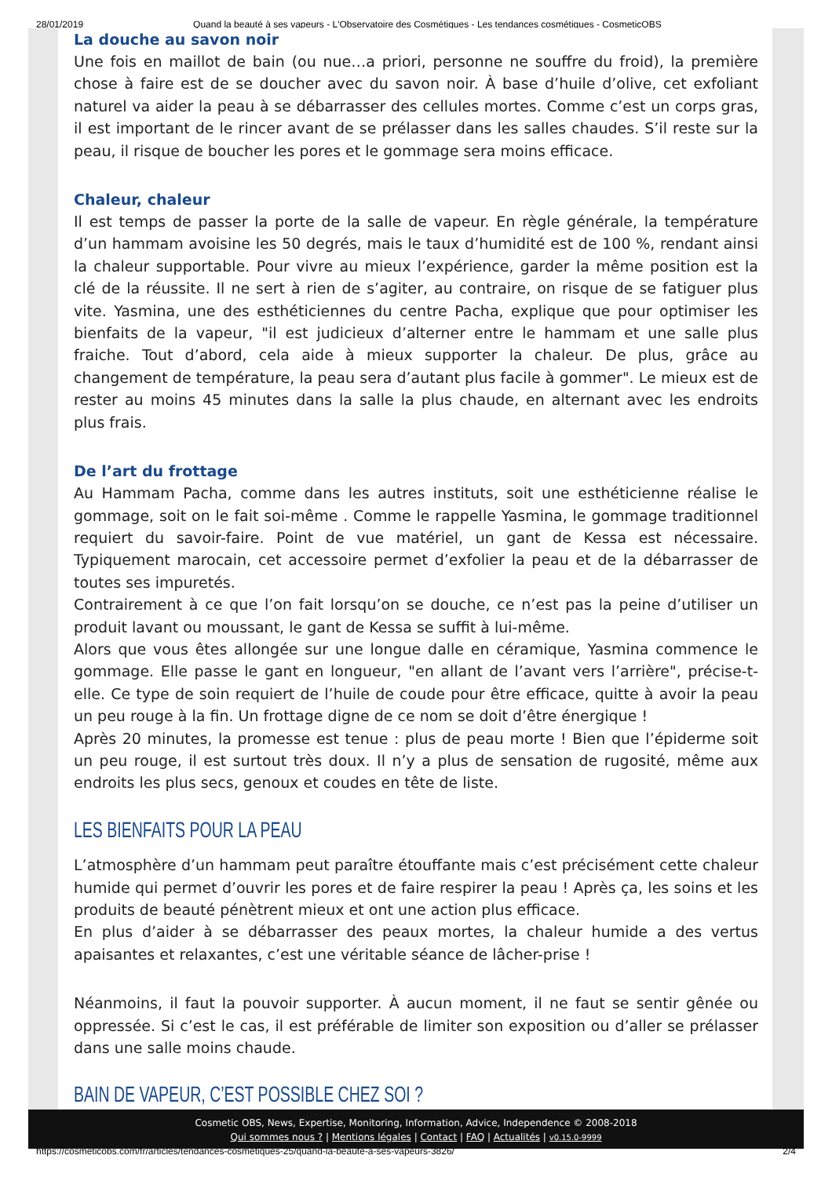28/01/2019 Quand la beauté à ses vapeurs - L'Observatoire des Cosmétiques - Les tendances cosmétiques - CosmeticOBS
La douche au savon noir
Une fois en maillot de bain (ou nue…a priori, personne ne souffre du froid), la première chose à faire est de se doucher avec du savon noir. À base d’huile d’olive, cet exfoliant naturel va aider la peau à se débarrasser des cellules mortes. Comme c’est un corps gras, il est important de le rincer avant de se prélasser dans les salles chaudes. S’il reste sur la peau, il risque de boucher les pores et le gommage sera moins efficace.
Chaleur, chaleur
Il est temps de passer la porte de la salle de vapeur. En règle générale, la température d’un hammam avoisine les 50 degrés, mais le taux d’humidité est de 100 %, rendant ainsi la chaleur supportable. Pour vivre au mieux l’expérience, garder la même position est la clé de la réussite. Il ne sert à rien de s’agiter, au contraire, on risque de se fatiguer plus vite. Yasmina, une des esthéticiennes du centre Pacha, explique que pour optimiser les bienfaits de la vapeur, "il est judicieux d’alterner entre le hammam et une salle plus fraiche. Tout d’abord, cela aide à mieux supporter la chaleur. De plus, grâce au changement de température, la peau sera d’autant plus facile à gommer". Le mieux est de rester au moins 45 minutes dans la salle la plus chaude, en alternant avec les endroits plus frais.
De l’art du frottage
Au Hammam Pacha, comme dans les autres instituts, soit une esthéticienne réalise le gommage, soit on le fait soi-même . Comme le rappelle Yasmina, le gommage traditionnel requiert du savoir-faire. Point de vue matériel, un gant de Kessa est nécessaire. Typiquement marocain, cet accessoire permet d’exfolier la peau et de la débarrasser de toutes ses impuretés.
Contrairement à ce que l’on fait lorsqu’on se douche, ce n’est pas la peine d’utiliser un produit lavant ou moussant, le gant de Kessa se suffit à lui-même.
Alors que vous êtes allongée sur une longue dalle en céramique, Yasmina commence le gommage. Elle passe le gant en longueur, "en allant de l’avant vers l’arrière", précise-t-elle. Ce type de soin requiert de l’huile de coude pour être efficace, quitte à avoir la peau un peu rouge à la fin. Un frottage digne de ce nom se doit d’être énergique !
Après 20 minutes, la promesse est tenue : plus de peau morte ! Bien que l’épiderme soit un peu rouge, il est surtout très doux. Il n’y a plus de sensation de rugosité, même aux endroits les plus secs, genoux et coudes en tête de liste.
LES BIENFAITS POUR LA PEAU
L’atmosphère d’un hammam peut paraître étouffante mais c’est précisément cette chaleur humide qui permet d’ouvrir les pores et de faire respirer la peau ! Après ça, les soins et les produits de beauté pénètrent mieux et ont une action plus efficace.
En plus d’aider à se débarrasser des peaux mortes, la chaleur humide a des vertus apaisantes et relaxantes, c’est une véritable séance de lâcher-prise !
Néanmoins, il faut la pouvoir supporter. À aucun moment, il ne faut se sentir gênée ou oppressée. Si c’est le cas, il est préférable de limiter son exposition ou d’aller se prélasser dans une salle moins chaude.
BAIN DE VAPEUR, C’EST POSSIBLE CHEZ SOI ?
Cosmetic OBS, News, Expertise, Monitoring, Information, Advice, Independence © 2008-2018
Qui sommes nous ? | Mentions légales | Contact | FAQ | Actualités | v0.15.0-9999
https://cosmeticobs.com/fr/articles/tendances-cosmetiques-25/quand-la-beaute-a-ses-vapeurs-3826/ 2/4